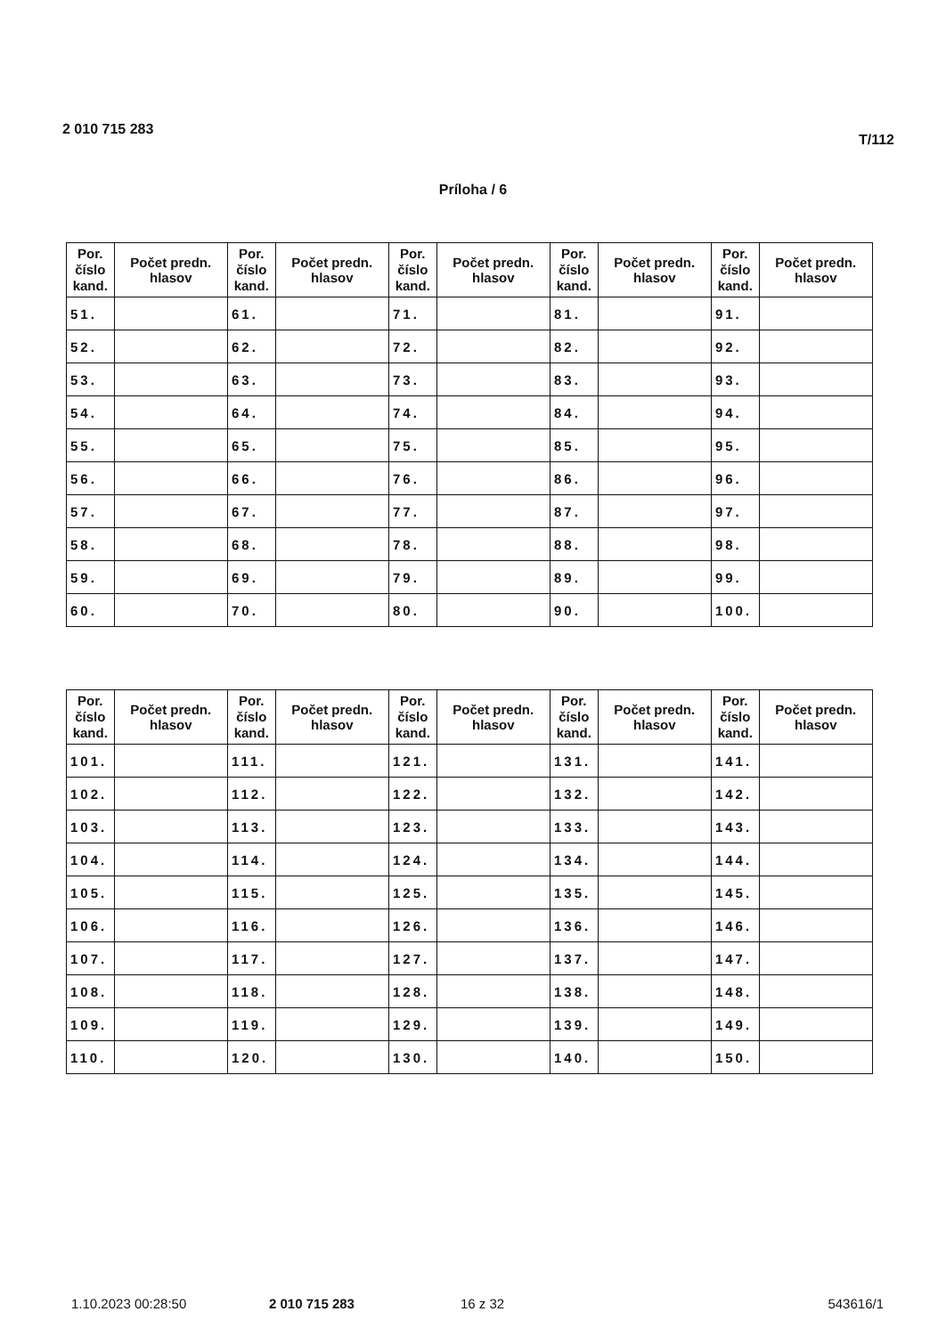2 010 715 283 T/112
Príloha / 6
| Por. číslo kand. | Počet predn. hlasov | Por. číslo kand. | Počet predn. hlasov | Por. číslo kand. | Počet predn. hlasov | Por. číslo kand. | Počet predn. hlasov | Por. číslo kand. | Počet predn. hlasov |
| --- | --- | --- | --- | --- | --- | --- | --- | --- | --- |
| 51. | | 61. | | 71. | | 81. | | 91. | |
| 52. | | 62. | | 72. | | 82. | | 92. | |
| 53. | | 63. | | 73. | | 83. | | 93. | |
| 54. | | 64. | | 74. | | 84. | | 94. | |
| 55. | | 65. | | 75. | | 85. | | 95. | |
| 56. | | 66. | | 76. | | 86. | | 96. | |
| 57. | | 67. | | 77. | | 87. | | 97. | |
| 58. | | 68. | | 78. | | 88. | | 98. | |
| 59. | | 69. | | 79. | | 89. | | 99. | |
| 60. | | 70. | | 80. | | 90. | | 100. | |
| Por. číslo kand. | Počet predn. hlasov | Por. číslo kand. | Počet predn. hlasov | Por. číslo kand. | Počet predn. hlasov | Por. číslo kand. | Počet predn. hlasov | Por. číslo kand. | Počet predn. hlasov |
| --- | --- | --- | --- | --- | --- | --- | --- | --- | --- |
| 101. | | 111. | | 121. | | 131. | | 141. | |
| 102. | | 112. | | 122. | | 132. | | 142. | |
| 103. | | 113. | | 123. | | 133. | | 143. | |
| 104. | | 114. | | 124. | | 134. | | 144. | |
| 105. | | 115. | | 125. | | 135. | | 145. | |
| 106. | | 116. | | 126. | | 136. | | 146. | |
| 107. | | 117. | | 127. | | 137. | | 147. | |
| 108. | | 118. | | 128. | | 138. | | 148. | |
| 109. | | 119. | | 129. | | 139. | | 149. | |
| 110. | | 120. | | 130. | | 140. | | 150. | |
1.10.2023 00:28:50 2 010 715 283 16 z 32 543616/1